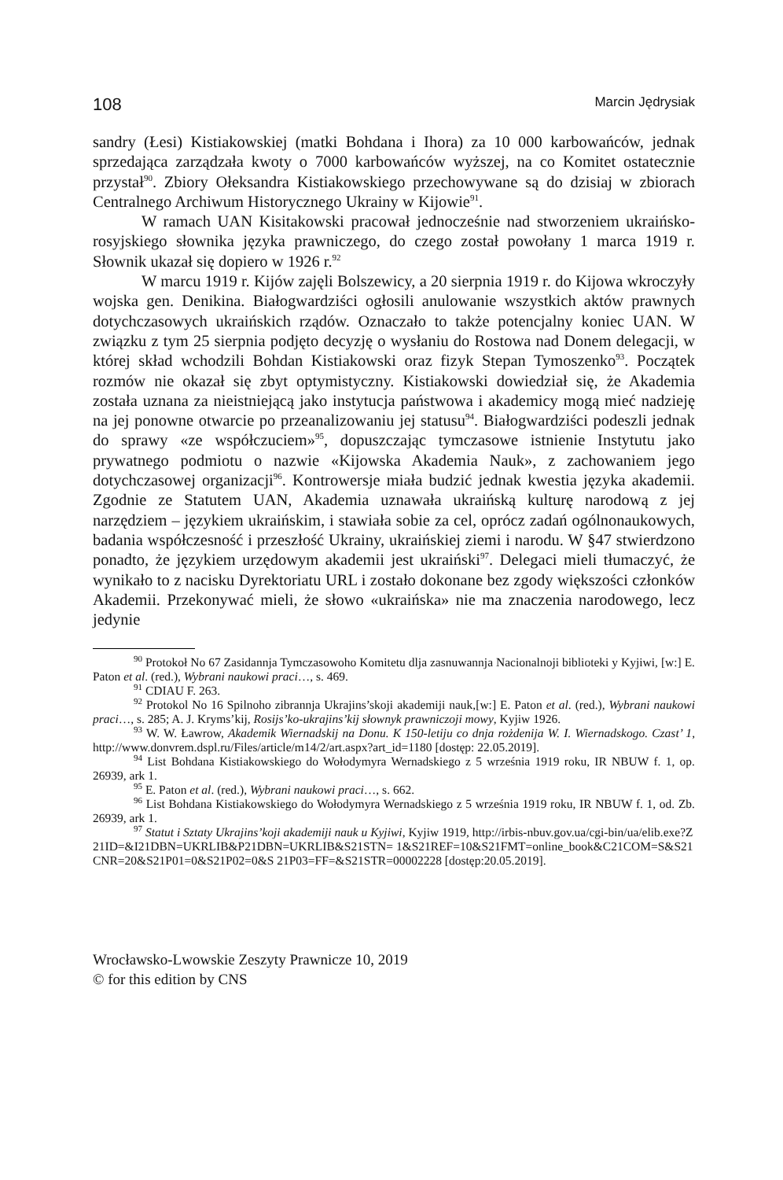108 Marcin Jędrysiak
sandry (Łesi) Kistiakowskiej (matki Bohdana i Ihora) za 10 000 karbowańców, jednak sprzedająca zarządzała kwoty o 7000 karbowańców wyższej, na co Komitet ostatecznie przystał<sup>90</sup>. Zbiory Ołeksandra Kistiakowskiego przechowywane są do dzisiaj w zbiorach Centralnego Archiwum Historycznego Ukrainy w Kijowie<sup>91</sup>.
W ramach UAN Kisitakowski pracował jednocześnie nad stworzeniem ukraińsko-rosyjskiego słownika języka prawniczego, do czego został powołany 1 marca 1919 r. Słownik ukazał się dopiero w 1926 r.<sup>92</sup>
W marcu 1919 r. Kijów zajęli Bolszewicy, a 20 sierpnia 1919 r. do Kijowa wkroczyły wojska gen. Denikina. Białogwardziści ogłosili anulowanie wszystkich aktów prawnych dotychczasowych ukraińskich rządów. Oznaczało to także potencjalny koniec UAN. W związku z tym 25 sierpnia podjęto decyzję o wysłaniu do Rostowa nad Donem delegacji, w której skład wchodzili Bohdan Kistiakowski oraz fizyk Stepan Tymoszenko<sup>93</sup>. Początek rozmów nie okazał się zbyt optymistyczny. Kistiakowski dowiedział się, że Akademia została uznana za nieistniejącą jako instytucja państwowa i akademicy mogą mieć nadzieję na jej ponowne otwarcie po przeanalizowaniu jej statusu<sup>94</sup>. Białogwardziści podeszli jednak do sprawy «ze współczuciem»<sup>95</sup>, dopuszczając tymczasowe istnienie Instytutu jako prywatnego podmiotu o nazwie «Kijowska Akademia Nauk», z zachowaniem jego dotychczasowej organizacji<sup>96</sup>. Kontrowersje miała budzić jednak kwestia języka akademii. Zgodnie ze Statutem UAN, Akademia uznawała ukraińską kulturę narodową z jej narzędziem – językiem ukraińskim, i stawiała sobie za cel, oprócz zadań ogólnonaukowych, badania współczesność i przeszłość Ukrainy, ukraińskiej ziemi i narodu. W §47 stwierdzono ponadto, że językiem urzędowym akademii jest ukraiński<sup>97</sup>. Delegaci mieli tłumaczyć, że wynikało to z nacisku Dyrektoriatu URL i zostało dokonane bez zgody większości członków Akademii. Przekonywać mieli, że słowo «ukraińska» nie ma znaczenia narodowego, lecz jedynie
<sup>90</sup> Protokoł No 67 Zasidannja Tymczasowoho Komitetu dlja zasnuwannja Nacionalnoji biblioteki y Kyjiwi, [w:] E. Paton et al. (red.), Wybrani naukowi praci…, s. 469.
<sup>91</sup> CDIAU F. 263.
<sup>92</sup> Protokol No 16 Spilnoho zibrannja Ukrajins’skoji akademiji nauk,[w:] E. Paton et al. (red.), Wybrani naukowi praci…, s. 285; A. J. Kryms’kij, Rosijs’ko-ukrajins’kij słownyk prawniczoji mowy, Kyjiw 1926.
<sup>93</sup> W. W. Ławrow, Akademik Wiernadskij na Donu. K 150-letiju co dnja rożdenija W. I. Wiernadskogo. Czast’ 1, http://www.donvrem.dspl.ru/Files/article/m14/2/art.aspx?art_id=1180 [dostęp: 22.05.2019].
<sup>94</sup> List Bohdana Kistiakowskiego do Wołodymyra Wernadskiego z 5 września 1919 roku, IR NBUW f. 1, op. 26939, ark 1.
<sup>95</sup> E. Paton et al. (red.), Wybrani naukowi praci…, s. 662.
<sup>96</sup> List Bohdana Kistiakowskiego do Wołodymyra Wernadskiego z 5 września 1919 roku, IR NBUW f. 1, od. Zb. 26939, ark 1.
<sup>97</sup> Statut i Sztaty Ukrajins’koji akademiji nauk u Kyjiwi, Kyjiw 1919, http://irbis-nbuv.gov.ua/cgi-bin/ua/elib.exe?Z21ID=&I21DBN=UKRLIB&P21DBN=UKRLIB&S21STN= 1&S21REF=10&S21FMT=online_book&C21COM=S&S21CNR=20&S21P01=0&S21P02=0&S 21P03=FF=&S21STR=00002228 [dostęp:20.05.2019].
Wrocławsko-Lwowskie Zeszyty Prawnicze 10, 2019
© for this edition by CNS